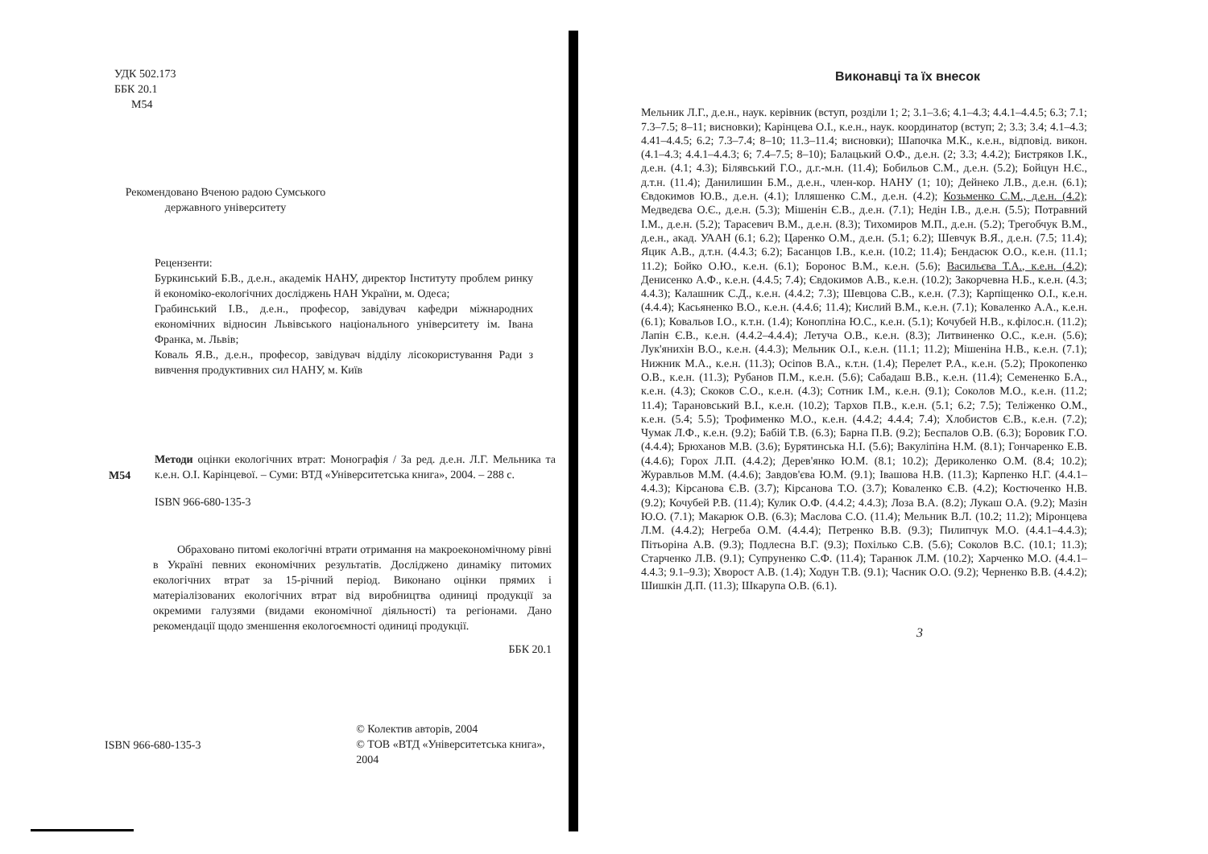УДК 502.173
ББК 20.1
М54
Рекомендовано Вченою радою Сумського державного університету
Рецензенти:
Буркинський Б.В., д.е.н., академік НАНУ, директор Інституту проблем ринку й економіко-екологічних досліджень НАН України, м. Одеса;
Грабинський І.В., д.е.н., професор, завідувач кафедри міжнародних економічних відносин Львівського національного університету ім. Івана Франка, м. Львів;
Коваль Я.В., д.е.н., професор, завідувач відділу лісокористування Ради з вивчення продуктивних сил НАНУ, м. Київ
М54 Методи оцінки екологічних втрат: Монографія / За ред. д.е.н. Л.Г. Мельника та к.е.н. О.І. Карінцевої. – Суми: ВТД «Університетська книга», 2004. – 288 с.
ISBN 966-680-135-3
Обраховано питомі екологічні втрати отримання на макроекономічному рівні в Україні певних економічних результатів. Досліджено динаміку питомих екологічних втрат за 15-річний період. Виконано оцінки прямих і матеріалізованих екологічних втрат від виробництва одиниці продукції за окремими галузями (видами економічної діяльності) та регіонами. Дано рекомендації щодо зменшення екологоємності одиниці продукції.
ББК 20.1
ISBN 966-680-135-3
© Колектив авторів, 2004
© ТОВ «ВТД «Університетська книга», 2004
Виконавці та їх внесок
Мельник Л.Г., д.е.н., наук. керівник (вступ, розділи 1; 2; 3.1–3.6; 4.1–4.3; 4.4.1–4.4.5; 6.3; 7.1; 7.3–7.5; 8–11; висновки); Карінцева О.І., к.е.н., наук. координатор (вступ; 2; 3.3; 3.4; 4.1–4.3; 4.41–4.4.5; 6.2; 7.3–7.4; 8–10; 11.3–11.4; висновки); Шапочка М.К., к.е.н., відповід. викон. (4.1–4.3; 4.4.1–4.4.3; 6; 7.4–7.5; 8–10); Балацький О.Ф., д.е.н. (2; 3.3; 4.4.2); Бистряков І.К., д.е.н. (4.1; 4.3); Білявський Г.О., д.г.-м.н. (11.4); Бобильов С.М., д.е.н. (5.2); Бойцун Н.Є., д.т.н. (11.4); Данилишин Б.М., д.е.н., член-кор. НАНУ (1; 10); Дейнеко Л.В., д.е.н. (6.1); Євдокимов Ю.В., д.е.н. (4.1); Ілляшенко С.М., д.е.н. (4.2); Козьменко С.М., д.е.н. (4.2); Медведєва О.Є., д.е.н. (5.3); Мішенін Є.В., д.е.н. (7.1); Недін І.В., д.е.н. (5.5); Потравний І.М., д.е.н. (5.2); Тарасевич В.М., д.е.н. (8.3); Тихомиров М.П., д.е.н. (5.2); Трегобчук В.М., д.е.н., акад. УААН (6.1; 6.2); Царенко О.М., д.е.н. (5.1; 6.2); Шевчук В.Я., д.е.н. (7.5; 11.4); Яцик А.В., д.т.н. (4.4.3; 6.2); Басанцов І.В., к.е.н. (10.2; 11.4); Бендасюк О.О., к.е.н. (11.1; 11.2); Бойко О.Ю., к.е.н. (6.1); Боронос В.М., к.е.н. (5.6); Васильєва Т.А., к.е.н. (4.2); Денисенко А.Ф., к.е.н. (4.4.5; 7.4); Євдокимов А.В., к.е.н. (10.2); Закорчевна Н.Б., к.е.н. (4.3; 4.4.3); Калашник С.Д., к.е.н. (4.4.2; 7.3); Шевцова С.В., к.е.н. (7.3); Карпіщенко О.І., к.е.н. (4.4.4); Касьяненко В.О., к.е.н. (4.4.6; 11.4); Кислий В.М., к.е.н. (7.1); Коваленко А.А., к.е.н. (6.1); Ковальов І.О., к.т.н. (1.4); Коноплiна Ю.С., к.е.н. (5.1); Кочубей Н.В., к.філос.н. (11.2); Лапін Є.В., к.е.н. (4.4.2–4.4.4); Летуча О.В., к.е.н. (8.3); Литвиненко О.С., к.е.н. (5.6); Лук'янихін В.О., к.е.н. (4.4.3); Мельник О.І., к.е.н. (11.1; 11.2); Мішеніна Н.В., к.е.н. (7.1); Нижник М.А., к.е.н. (11.3); Осіпов В.А., к.т.н. (1.4); Перелет Р.А., к.е.н. (5.2); Прокопенко О.В., к.е.н. (11.3); Рубанов П.М., к.е.н. (5.6); Сабадаш В.В., к.е.н. (11.4); Семененко Б.А., к.е.н. (4.3); Скоков С.О., к.е.н. (4.3); Сотник І.М., к.е.н. (9.1); Соколов М.О., к.е.н. (11.2; 11.4); Тарановський В.І., к.е.н. (10.2); Тархов П.В., к.е.н. (5.1; 6.2; 7.5); Теліженко О.М., к.е.н. (5.4; 5.5); Трофименко М.О., к.е.н. (4.4.2; 4.4.4; 7.4); Хлобистов Є.В., к.е.н. (7.2); Чумак Л.Ф., к.е.н. (9.2); Бабій Т.В. (6.3); Барна П.В. (9.2); Беспалов О.В. (6.3); Боровик Г.О. (4.4.4); Брюханов М.В. (3.6); Бурятинська Н.І. (5.6); Вакуліпіна Н.М. (8.1); Гончаренко Е.В. (4.4.6); Горох Л.П. (4.4.2); Дерев'янко Ю.М. (8.1; 10.2); Дериколенко О.М. (8.4; 10.2); Журавльов М.М. (4.4.6); Завдов'єва Ю.М. (9.1); Івашова Н.В. (11.3); Карпенко Н.Г. (4.4.1–4.4.3); Кірсанова Є.В. (3.7); Кірсанова Т.О. (3.7); Коваленко Є.В. (4.2); Костюченко Н.В. (9.2); Кочубей Р.В. (11.4); Кулик О.Ф. (4.4.2; 4.4.3); Лоза В.А. (8.2); Лукаш О.А. (9.2); Мазін Ю.О. (7.1); Макарюк О.В. (6.3); Маслова С.О. (11.4); Мельник В.Л. (10.2; 11.2); Міронцева Л.М. (4.4.2); Негреба О.М. (4.4.4); Петренко В.В. (9.3); Пилипчук М.О. (4.4.1–4.4.3); Пітьоріна А.В. (9.3); Подлесна В.Г. (9.3); Похілько С.В. (5.6); Соколов В.С. (10.1; 11.3); Старченко Л.В. (9.1); Супруненко С.Ф. (11.4); Таранюк Л.М. (10.2); Харченко М.О. (4.4.1–4.4.3; 9.1–9.3); Хворост А.В. (1.4); Ходун Т.В. (9.1); Часник О.О. (9.2); Черненко В.В. (4.4.2); Шишкін Д.П. (11.3); Шкарупа О.В. (6.1).
3